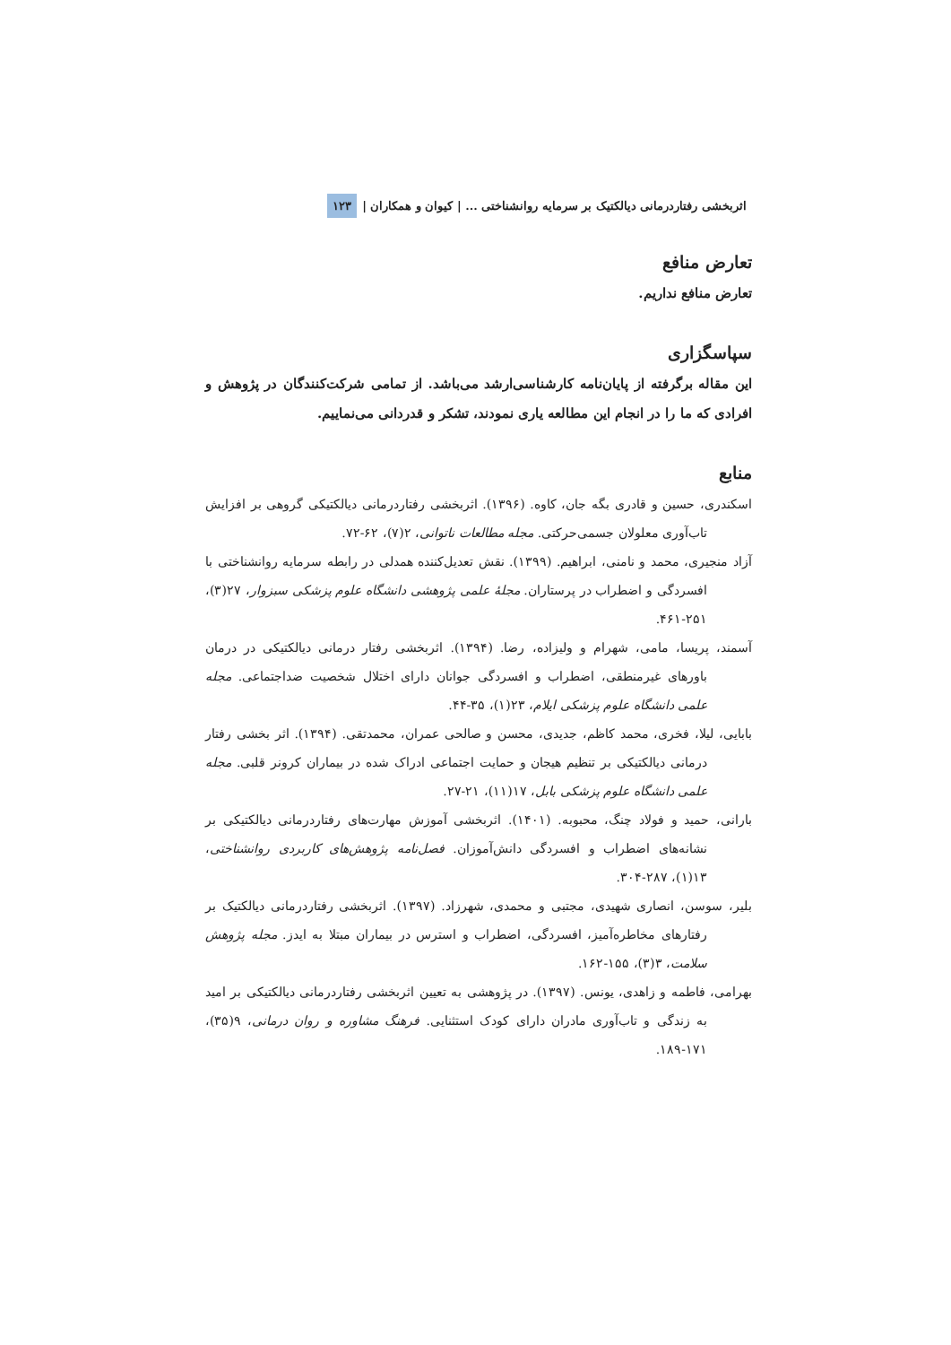۱۲۳ اثربخشی رفتاردرمانی دیالکتیک بر سرمایه روانشناختی ... | کیوان و همکاران |
تعارض منافع
تعارض منافع نداریم.
سپاسگزاری
این مقاله برگرفته از پایان‌نامه کارشناسی‌ارشد می‌باشد. از تمامی شرکت‌کنندگان در پژوهش و افرادی که ما را در انجام این مطالعه یاری نمودند، تشکر و قدردانی می‌نماییم.
منابع
اسکندری، حسین و قادری بگه جان، کاوه. (۱۳۹۶). اثربخشی رفتاردرمانی دیالکتیکی گروهی بر افزایش تاب‌آوری معلولان جسمی‌حرکتی. مجله مطالعات ناتوانی، ۲(۷)، ۶۲-۷۲.
آزاد منجیری، محمد و نامنی، ابراهیم. (۱۳۹۹). نقش تعدیل‌کننده همدلی در رابطه سرمایه روانشناختی با افسردگی و اضطراب در پرستاران. مجلهٔ علمی پژوهشی دانشگاه علوم پزشکی سبزوار، ۲۷(۳)، ۲۵۱-۴۶۱.
آسمند، پریسا، مامی، شهرام و ولیزاده، رضا. (۱۳۹۴). اثربخشی رفتار درمانی دیالکتیکی در درمان باورهای غیرمنطقی، اضطراب و افسردگی جوانان دارای اختلال شخصیت ضداجتماعی. مجله علمی دانشگاه علوم پزشکی ایلام، ۲۳(۱)، ۳۵-۴۴.
بابایی، لیلا، فخری، محمد کاظم، جدیدی، محسن و صالحی عمران، محمدتقی. (۱۳۹۴). اثر بخشی رفتار درمانی دیالکتیکی بر تنظیم هیجان و حمایت اجتماعی ادراک شده در بیماران کرونر قلبی. مجله علمی دانشگاه علوم پزشکی بابل، ۱۷(۱۱)، ۲۱-۲۷.
بارانی، حمید و فولاد چنگ، محبوبه. (۱۴۰۱). اثربخشی آموزش مهارت‌های رفتاردرمانی دیالکتیکی بر نشانه‌های اضطراب و افسردگی دانش‌آموزان. فصل‌نامه پژوهش‌های کاربردی روانشناختی، ۱۳(۱)، ۲۸۷-۳۰۴.
بلیر، سوسن، انصاری شهیدی، مجتبی و محمدی، شهرزاد. (۱۳۹۷). اثربخشی رفتاردرمانی دیالکتیک بر رفتارهای مخاطره‌آمیز، افسردگی، اضطراب و استرس در بیماران مبتلا به ایدز. مجله پژوهش سلامت، ۳(۳)، ۱۵۵-۱۶۲.
بهرامی، فاطمه و زاهدی، یونس. (۱۳۹۷). در پژوهشی به تعیین اثربخشی رفتاردرمانی دیالکتیکی بر امید به زندگی و تاب‌آوری مادران دارای کودک استثنایی. فرهنگ مشاوره و روان درمانی، ۹(۳۵)، ۱۷۱-۱۸۹.